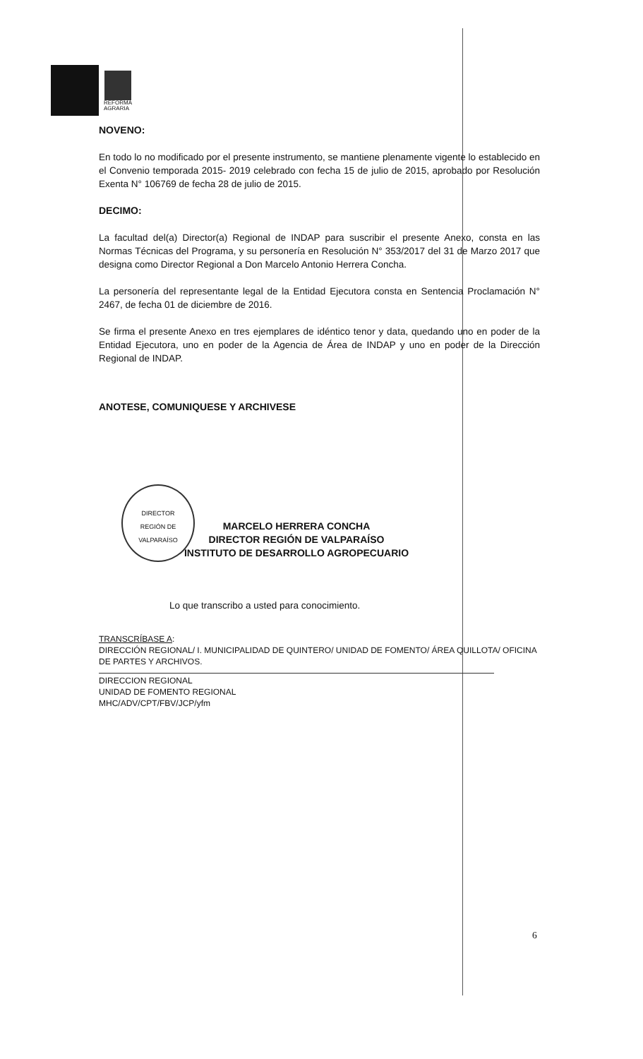REFORMA
AGRARIA
DIRECTOR
REGIÓN DE
VALPARAÍSO
NOVENO:
En todo lo no modificado por el presente instrumento, se mantiene plenamente vigente lo establecido en el Convenio temporada 2015- 2019 celebrado con fecha 15 de julio de 2015, aprobado por Resolución Exenta N° 106769 de fecha 28 de julio de 2015.
DECIMO:
La facultad del(a) Director(a) Regional de INDAP para suscribir el presente Anexo, consta en las Normas Técnicas del Programa, y su personería en Resolución N° 353/2017 del 31 de Marzo 2017 que designa como Director Regional a Don Marcelo Antonio Herrera Concha.
La personería del representante legal de la Entidad Ejecutora consta en Sentencia Proclamación N° 2467, de fecha 01 de diciembre de 2016.
Se firma el presente Anexo en tres ejemplares de idéntico tenor y data, quedando uno en poder de la Entidad Ejecutora, uno en poder de la Agencia de Área de INDAP y uno en poder de la Dirección Regional de INDAP.
ANOTESE, COMUNIQUESE Y ARCHIVESE
MARCELO HERRERA CONCHA
DIRECTOR REGIÓN DE VALPARAÍSO
INSTITUTO DE DESARROLLO AGROPECUARIO
Lo que transcribo a usted para conocimiento.
TRANSCRÍBASE A:
DIRECCIÓN REGIONAL/ I. MUNICIPALIDAD DE QUINTERO/ UNIDAD DE FOMENTO/ ÁREA QUILLOTA/ OFICINA DE PARTES Y ARCHIVOS.
DIRECCION REGIONAL
UNIDAD DE FOMENTO REGIONAL
MHC/ADV/CPT/FBV/JCP/yfm
6